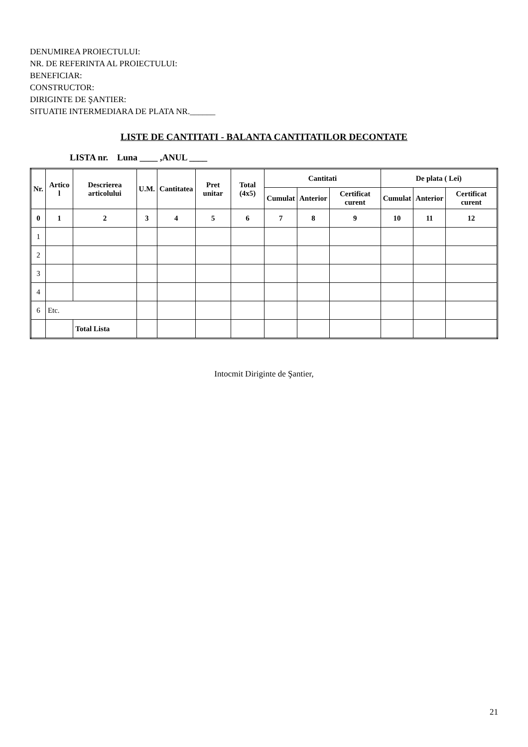DENUMIREA PROIECTULUI:
NR. DE REFERINTA AL PROIECTULUI:
BENEFICIAR:
CONSTRUCTOR:
DIRIGINTE DE ŞANTIER:
SITUATIE INTERMEDIARA DE PLATA NR.______
LISTE DE CANTITATI - BALANTA CANTITATILOR DECONTATE
LISTA nr. Luna ____ ,ANUL ____
| Nr. | Artico l | Descrierea articolului | U.M. | Cantitatea | Pret unitar | Total (4x5) | Cantitati | | | De plata ( Lei) | | |
| --- | --- | --- | --- | --- | --- | --- | --- | --- | --- | --- | --- | --- |
| | | | | | | | Cumulat | Anterior | Certificat curent | Cumulat | Anterior | Certificat curent |
| 0 | 1 | 2 | 3 | 4 | 5 | 6 | 7 | 8 | 9 | 10 | 11 | 12 |
| 1 | | | | | | | | | | | | |
| 2 | | | | | | | | | | | | |
| 3 | | | | | | | | | | | | |
| 4 | | | | | | | | | | | | |
| 6 | Etc. | | | | | | | | | | | |
| | | Total Lista | | | | | | | | | | |
Intocmit Diriginte de Şantier,
21